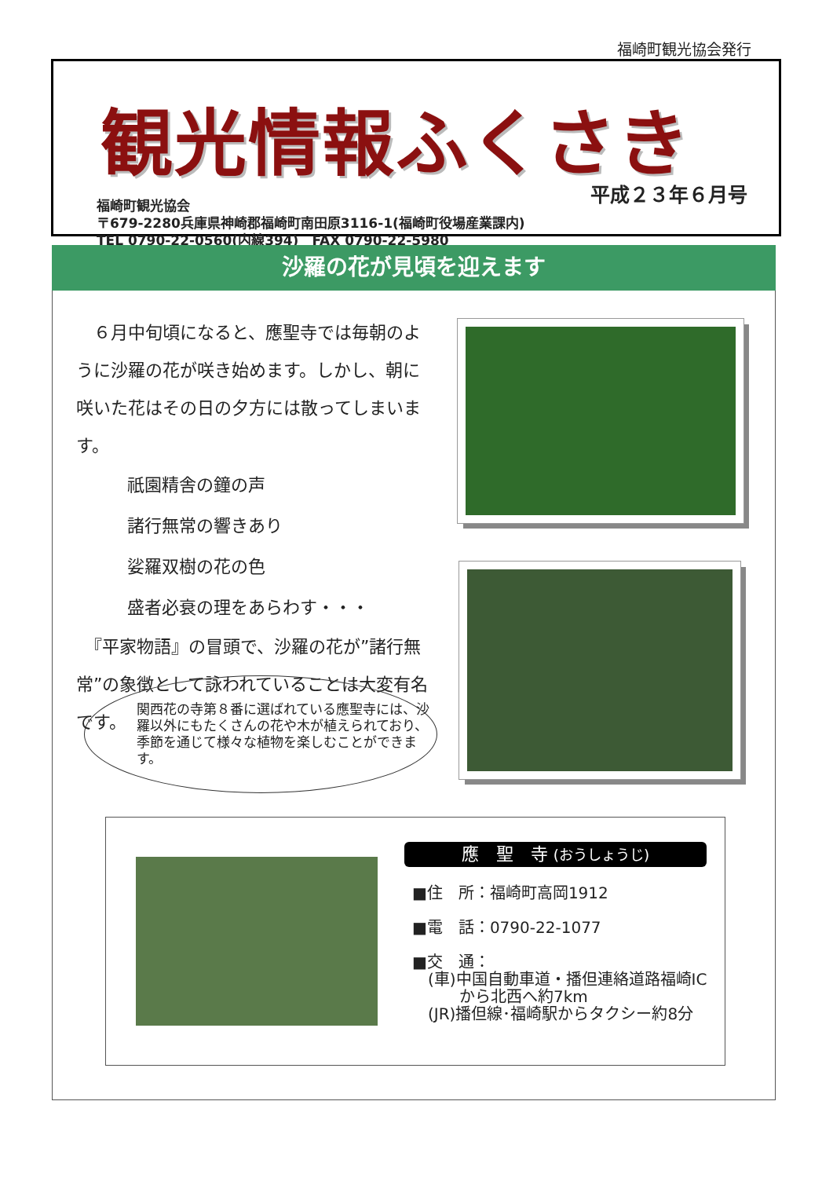福崎町観光協会発行
観光情報ふくさき
福崎町観光協会
〒679-2280兵庫県神崎郡福崎町南田原3116-1(福崎町役場産業課内)
TEL 0790-22-0560(内線394)　FAX 0790-22-5980
平成２３年６月号
沙羅の花が見頃を迎えます
　６月中旬頃になると、應聖寺では毎朝のように沙羅の花が咲き始めます。しかし、朝に咲いた花はその日の夕方には散ってしまいます。
祇園精舎の鐘の声
諸行無常の響きあり
娑羅双樹の花の色
盛者必衰の理をあらわす・・・
　『平家物語』の冒頭で、沙羅の花が”諸行無常”の象徴として詠われていることは大変有名です。
関西花の寺第８番に選ばれている應聖寺には、沙羅以外にもたくさんの花や木が植えられており、季節を通じて様々な植物を楽しむことができます。
應　聖　寺 (おうしょうじ)
■住　所：福崎町高岡1912
■電　話：0790-22-1077
■交　通：
　(車)中国自動車道・播但連絡道路福崎IC
　　　から北西へ約7km
　(JR)播但線･福崎駅からタクシー約8分